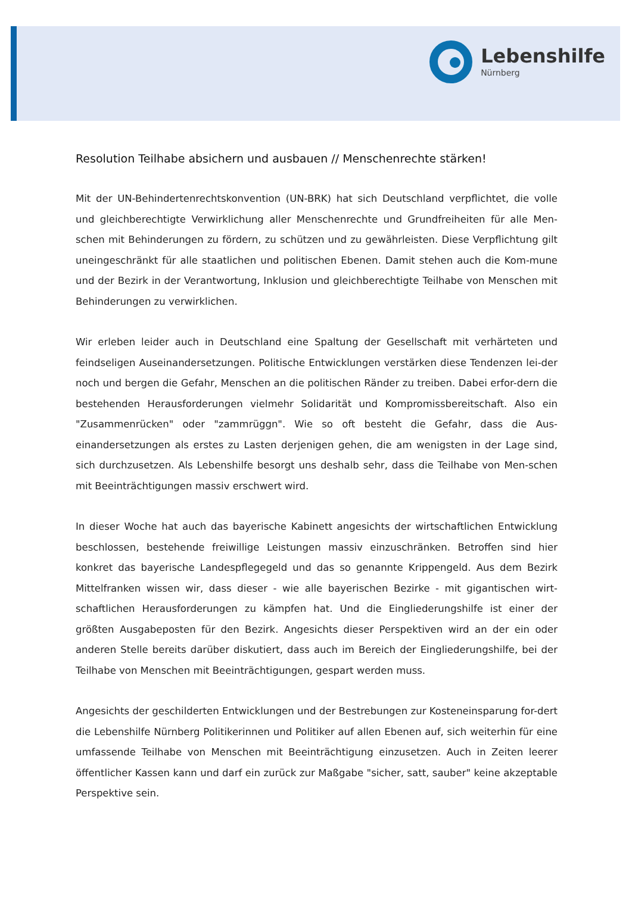Lebenshilfe
Nürnberg
Resolution Teilhabe absichern und ausbauen // Menschenrechte stärken!
Mit der UN-Behindertenrechtskonvention (UN-BRK) hat sich Deutschland verpflichtet, die volle und gleichberechtigte Verwirklichung aller Menschenrechte und Grundfreiheiten für alle Men-schen mit Behinderungen zu fördern, zu schützen und zu gewährleisten. Diese Verpflichtung gilt uneingeschränkt für alle staatlichen und politischen Ebenen. Damit stehen auch die Kom-mune und der Bezirk in der Verantwortung, Inklusion und gleichberechtigte Teilhabe von Menschen mit Behinderungen zu verwirklichen.
Wir erleben leider auch in Deutschland eine Spaltung der Gesellschaft mit verhärteten und feindseligen Auseinandersetzungen. Politische Entwicklungen verstärken diese Tendenzen lei-der noch und bergen die Gefahr, Menschen an die politischen Ränder zu treiben. Dabei erfor-dern die bestehenden Herausforderungen vielmehr Solidarität und Kompromissbereitschaft. Also ein "Zusammenrücken" oder "zammrüggn". Wie so oft besteht die Gefahr, dass die Aus-einandersetzungen als erstes zu Lasten derjenigen gehen, die am wenigsten in der Lage sind, sich durchzusetzen. Als Lebenshilfe besorgt uns deshalb sehr, dass die Teilhabe von Men-schen mit Beeinträchtigungen massiv erschwert wird.
In dieser Woche hat auch das bayerische Kabinett angesichts der wirtschaftlichen Entwicklung beschlossen, bestehende freiwillige Leistungen massiv einzuschränken. Betroffen sind hier konkret das bayerische Landespflegegeld und das so genannte Krippengeld. Aus dem Bezirk Mittelfranken wissen wir, dass dieser - wie alle bayerischen Bezirke - mit gigantischen wirt-schaftlichen Herausforderungen zu kämpfen hat. Und die Eingliederungshilfe ist einer der größten Ausgabeposten für den Bezirk. Angesichts dieser Perspektiven wird an der ein oder anderen Stelle bereits darüber diskutiert, dass auch im Bereich der Eingliederungshilfe, bei der Teilhabe von Menschen mit Beeinträchtigungen, gespart werden muss.
Angesichts der geschilderten Entwicklungen und der Bestrebungen zur Kosteneinsparung for-dert die Lebenshilfe Nürnberg Politikerinnen und Politiker auf allen Ebenen auf, sich weiterhin für eine umfassende Teilhabe von Menschen mit Beeinträchtigung einzusetzen. Auch in Zeiten leerer öffentlicher Kassen kann und darf ein zurück zur Maßgabe "sicher, satt, sauber" keine akzeptable Perspektive sein.